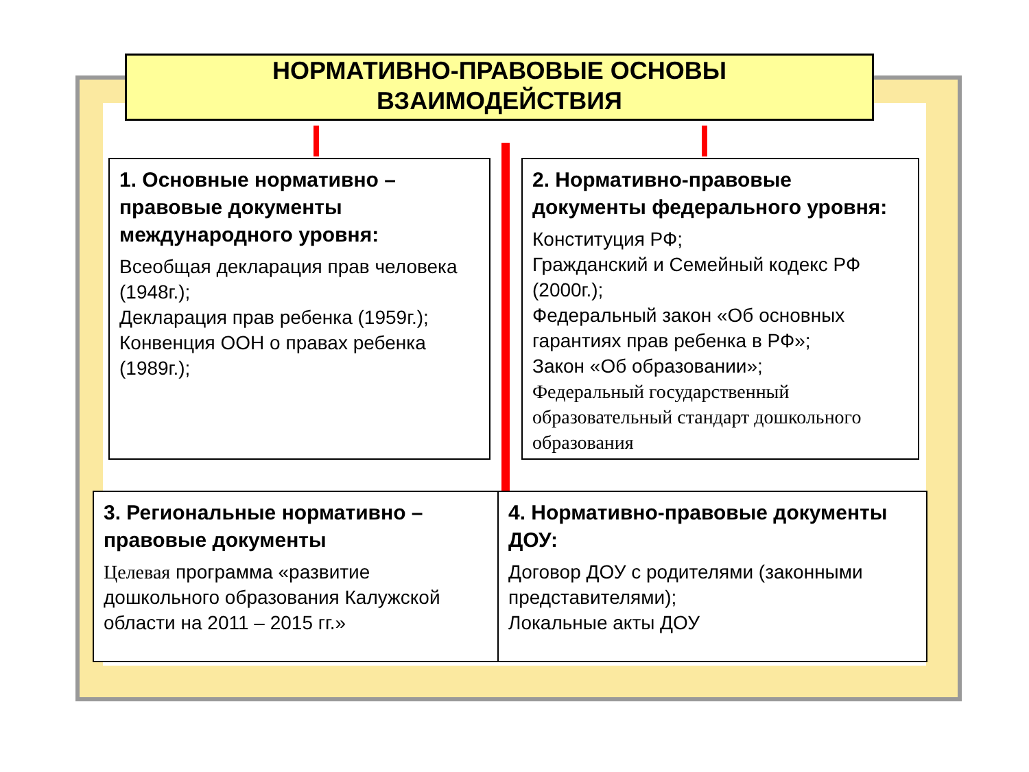НОРМАТИВНО-ПРАВОВЫЕ ОСНОВЫ
ВЗАИМОДЕЙСТВИЯ
1. Основные нормативно – правовые документы международного уровня:
Всеобщая декларация прав человека (1948г.);
Декларация прав ребенка (1959г.);
Конвенция ООН о правах ребенка (1989г.);
2. Нормативно-правовые документы федерального уровня:
Конституция РФ;
Гражданский и Семейный кодекс РФ (2000г.);
Федеральный закон «Об основных гарантиях прав ребенка в РФ»;
Закон «Об образовании»;
Федеральный государственный образовательный стандарт дошкольного образования
3. Региональные нормативно – правовые документы
Целевая программа «развитие дошкольного образования Калужской области на 2011 – 2015 гг.»
4. Нормативно-правовые документы ДОУ:
Договор ДОУ с родителями (законными представителями);
Локальные акты ДОУ